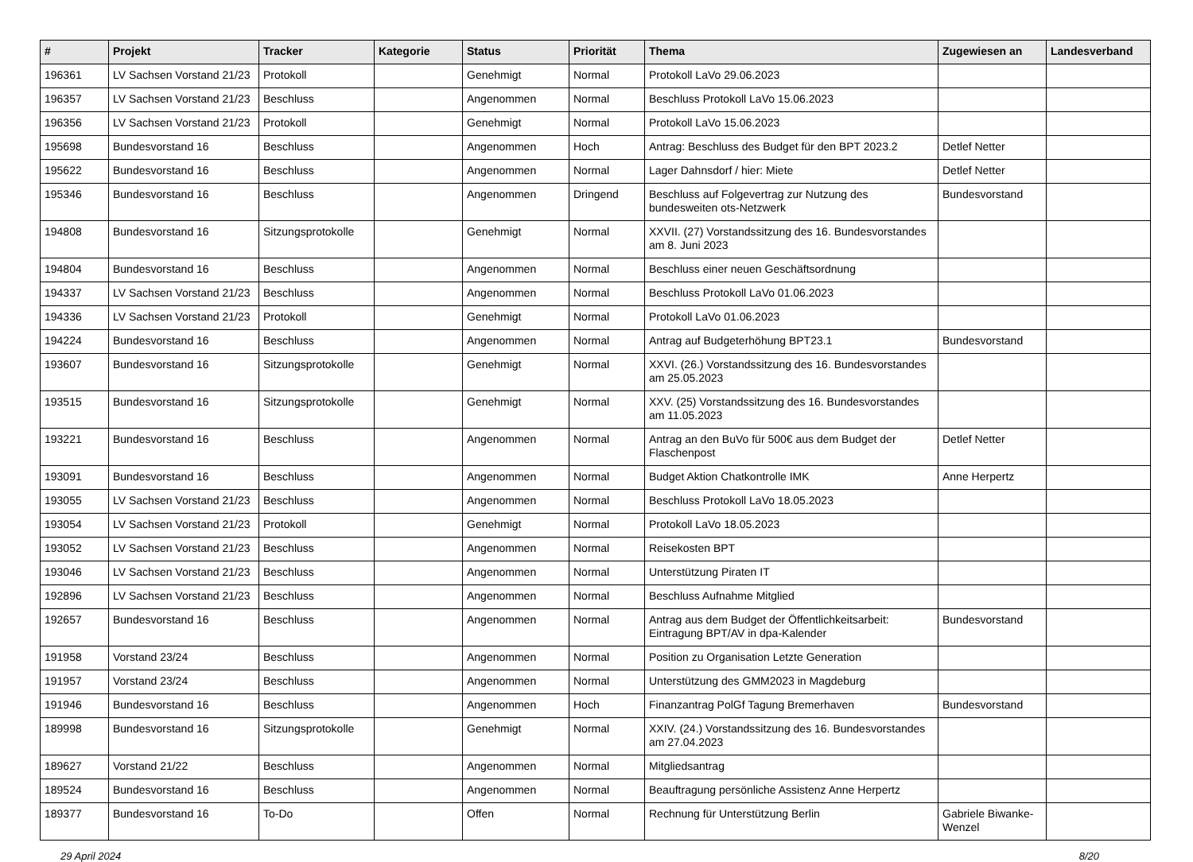| # | Projekt | Tracker | Kategorie | Status | Priorität | Thema | Zugewiesen an | Landesverband |
| --- | --- | --- | --- | --- | --- | --- | --- | --- |
| 196361 | LV Sachsen Vorstand 21/23 | Protokoll | | Genehmigt | Normal | Protokoll LaVo 29.06.2023 | | |
| 196357 | LV Sachsen Vorstand 21/23 | Beschluss | | Angenommen | Normal | Beschluss Protokoll LaVo 15.06.2023 | | |
| 196356 | LV Sachsen Vorstand 21/23 | Protokoll | | Genehmigt | Normal | Protokoll LaVo 15.06.2023 | | |
| 195698 | Bundesvorstand 16 | Beschluss | | Angenommen | Hoch | Antrag: Beschluss des Budget für den BPT 2023.2 | Detlef Netter | |
| 195622 | Bundesvorstand 16 | Beschluss | | Angenommen | Normal | Lager Dahnsdorf / hier: Miete | Detlef Netter | |
| 195346 | Bundesvorstand 16 | Beschluss | | Angenommen | Dringend | Beschluss auf Folgevertrag zur Nutzung des bundesweiten ots-Netzwerk | Bundesvorstand | |
| 194808 | Bundesvorstand 16 | Sitzungsprotokolle | | Genehmigt | Normal | XXVII. (27) Vorstandssitzung des 16. Bundesvorstandes am 8. Juni 2023 | | |
| 194804 | Bundesvorstand 16 | Beschluss | | Angenommen | Normal | Beschluss einer neuen Geschäftsordnung | | |
| 194337 | LV Sachsen Vorstand 21/23 | Beschluss | | Angenommen | Normal | Beschluss Protokoll LaVo 01.06.2023 | | |
| 194336 | LV Sachsen Vorstand 21/23 | Protokoll | | Genehmigt | Normal | Protokoll LaVo 01.06.2023 | | |
| 194224 | Bundesvorstand 16 | Beschluss | | Angenommen | Normal | Antrag auf Budgeterhöhung BPT23.1 | Bundesvorstand | |
| 193607 | Bundesvorstand 16 | Sitzungsprotokolle | | Genehmigt | Normal | XXVI. (26.) Vorstandssitzung des 16. Bundesvorstandes am 25.05.2023 | | |
| 193515 | Bundesvorstand 16 | Sitzungsprotokolle | | Genehmigt | Normal | XXV. (25) Vorstandssitzung des 16. Bundesvorstandes am 11.05.2023 | | |
| 193221 | Bundesvorstand 16 | Beschluss | | Angenommen | Normal | Antrag an den BuVo für 500€ aus dem Budget der Flaschenpost | Detlef Netter | |
| 193091 | Bundesvorstand 16 | Beschluss | | Angenommen | Normal | Budget Aktion Chatkontrolle IMK | Anne Herpertz | |
| 193055 | LV Sachsen Vorstand 21/23 | Beschluss | | Angenommen | Normal | Beschluss Protokoll LaVo 18.05.2023 | | |
| 193054 | LV Sachsen Vorstand 21/23 | Protokoll | | Genehmigt | Normal | Protokoll LaVo 18.05.2023 | | |
| 193052 | LV Sachsen Vorstand 21/23 | Beschluss | | Angenommen | Normal | Reisekosten BPT | | |
| 193046 | LV Sachsen Vorstand 21/23 | Beschluss | | Angenommen | Normal | Unterstützung Piraten IT | | |
| 192896 | LV Sachsen Vorstand 21/23 | Beschluss | | Angenommen | Normal | Beschluss Aufnahme Mitglied | | |
| 192657 | Bundesvorstand 16 | Beschluss | | Angenommen | Normal | Antrag aus dem Budget der Öffentlichkeitsarbeit: Eintragung BPT/AV in dpa-Kalender | Bundesvorstand | |
| 191958 | Vorstand 23/24 | Beschluss | | Angenommen | Normal | Position zu Organisation Letzte Generation | | |
| 191957 | Vorstand 23/24 | Beschluss | | Angenommen | Normal | Unterstützung des GMM2023 in Magdeburg | | |
| 191946 | Bundesvorstand 16 | Beschluss | | Angenommen | Hoch | Finanzantrag PolGf Tagung Bremerhaven | Bundesvorstand | |
| 189998 | Bundesvorstand 16 | Sitzungsprotokolle | | Genehmigt | Normal | XXIV. (24.) Vorstandssitzung des 16. Bundesvorstandes am 27.04.2023 | | |
| 189627 | Vorstand 21/22 | Beschluss | | Angenommen | Normal | Mitgliedsantrag | | |
| 189524 | Bundesvorstand 16 | Beschluss | | Angenommen | Normal | Beauftragung persönliche Assistenz Anne Herpertz | | |
| 189377 | Bundesvorstand 16 | To-Do | | Offen | Normal | Rechnung für Unterstützung Berlin | Gabriele Biwanke-Wenzel | |
29 April 2024 8/20